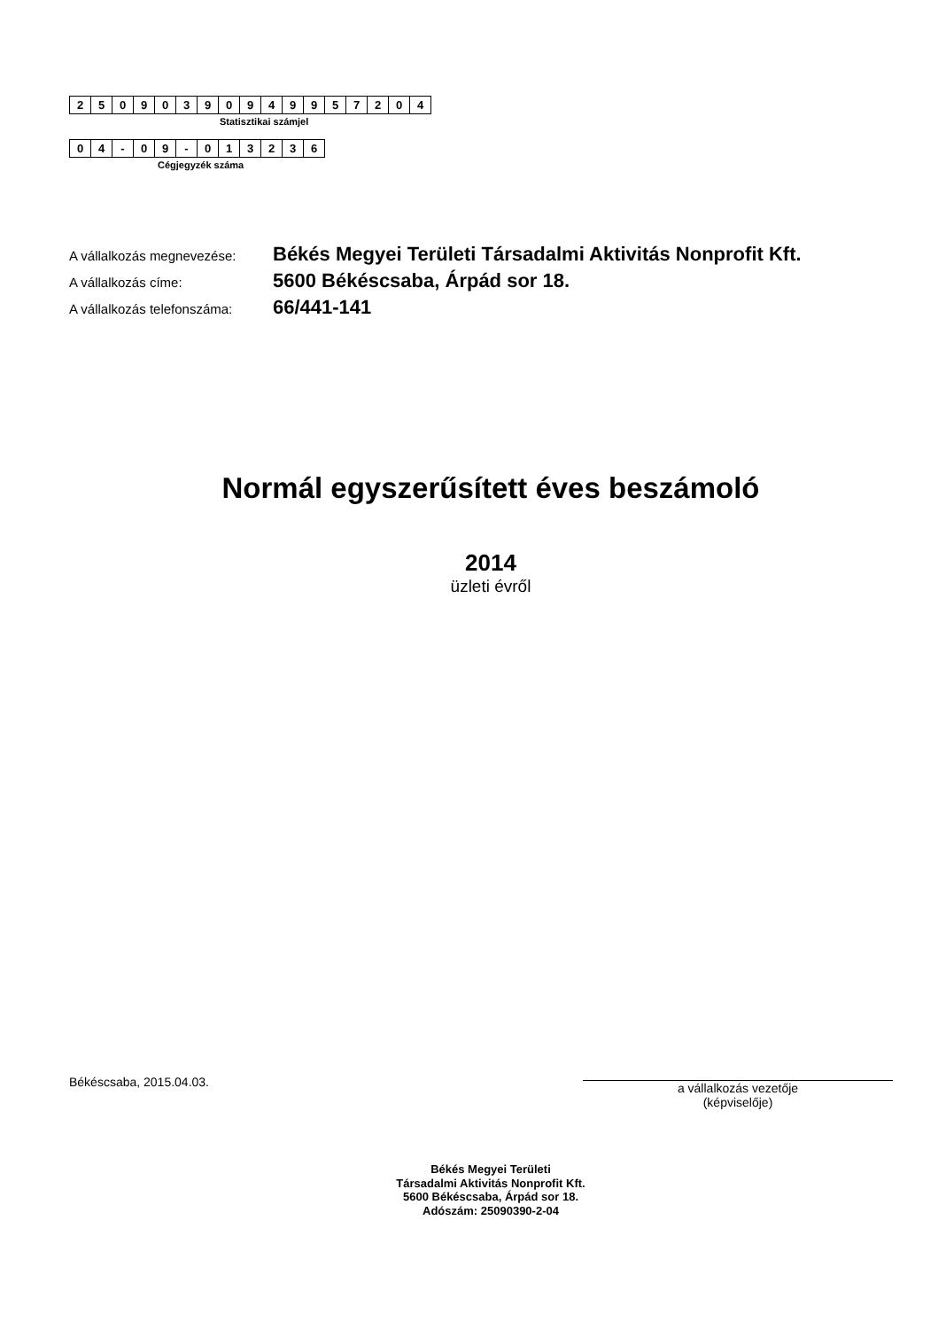| 2 | 5 | 0 | 9 | 0 | 3 | 9 | 0 | 9 | 4 | 9 | 9 | 5 | 7 | 2 | 0 | 4 |
Statisztikai számjel
| 0 | 4 | - | 0 | 9 | - | 0 | 1 | 3 | 2 | 3 | 6 |
Cégjegyzék száma
| A vállalkozás megnevezése: | Békés Megyei Területi Társadalmi Aktivitás Nonprofit Kft. |
| A vállalkozás címe: | 5600 Békéscsaba, Árpád sor 18. |
| A vállalkozás telefonszáma: | 66/441-141 |
Normál egyszerűsített éves beszámoló
2014
üzleti évről
Békéscsaba, 2015.04.03.
a vállalkozás vezetője
(képviselője)
Békés Megyei Területi
Társadalmi Aktivitás Nonprofit Kft.
5600 Békéscsaba, Árpád sor 18.
Adószám: 25090390-2-04